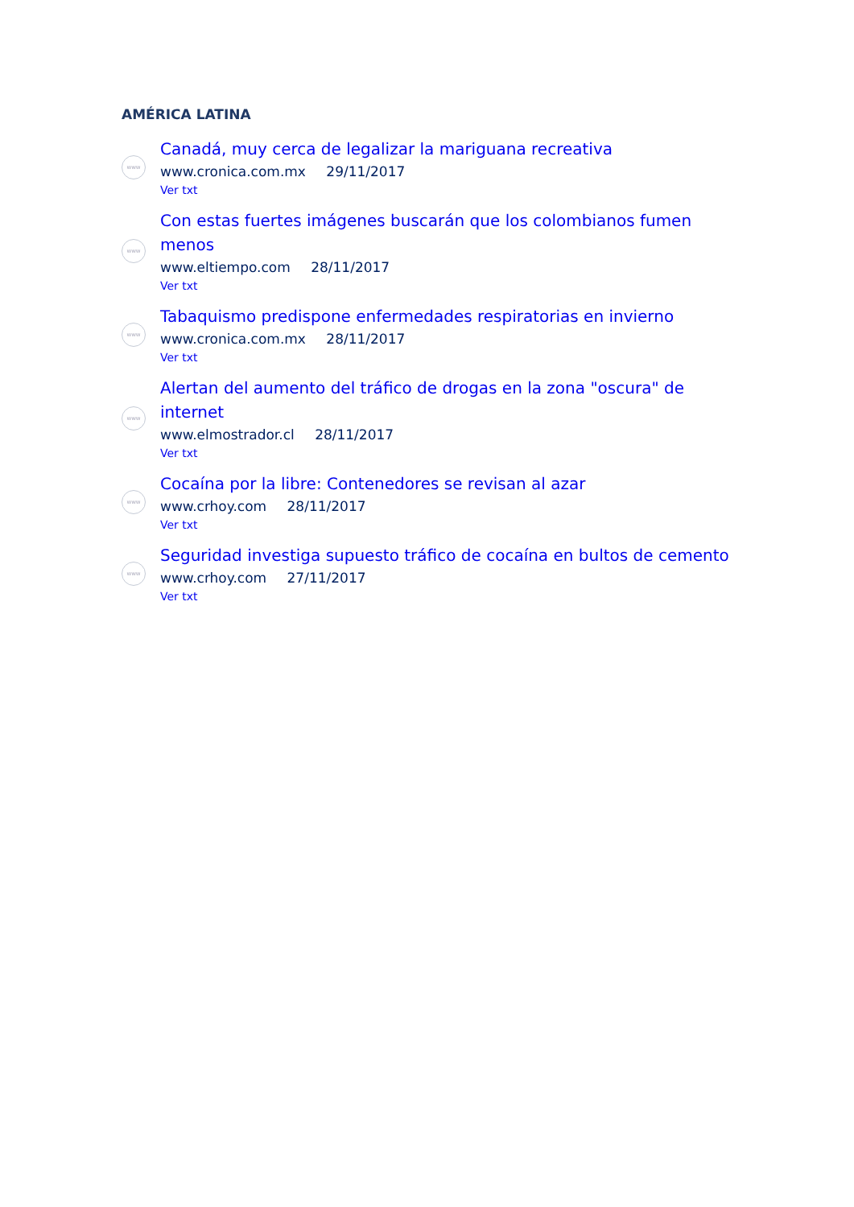AMÉRICA LATINA
www
Canadá, muy cerca de legalizar la mariguana recreativa
www.cronica.com.mx 29/11/2017
Ver txt
www
Con estas fuertes imágenes buscarán que los colombianos fumen menos
www.eltiempo.com 28/11/2017
Ver txt
www
Tabaquismo predispone enfermedades respiratorias en invierno
www.cronica.com.mx 28/11/2017
Ver txt
www
Alertan del aumento del tráfico de drogas en la zona "oscura" de internet
www.elmostrador.cl 28/11/2017
Ver txt
www
Cocaína por la libre: Contenedores se revisan al azar
www.crhoy.com 28/11/2017
Ver txt
www
Seguridad investiga supuesto tráfico de cocaína en bultos de cemento
www.crhoy.com 27/11/2017
Ver txt